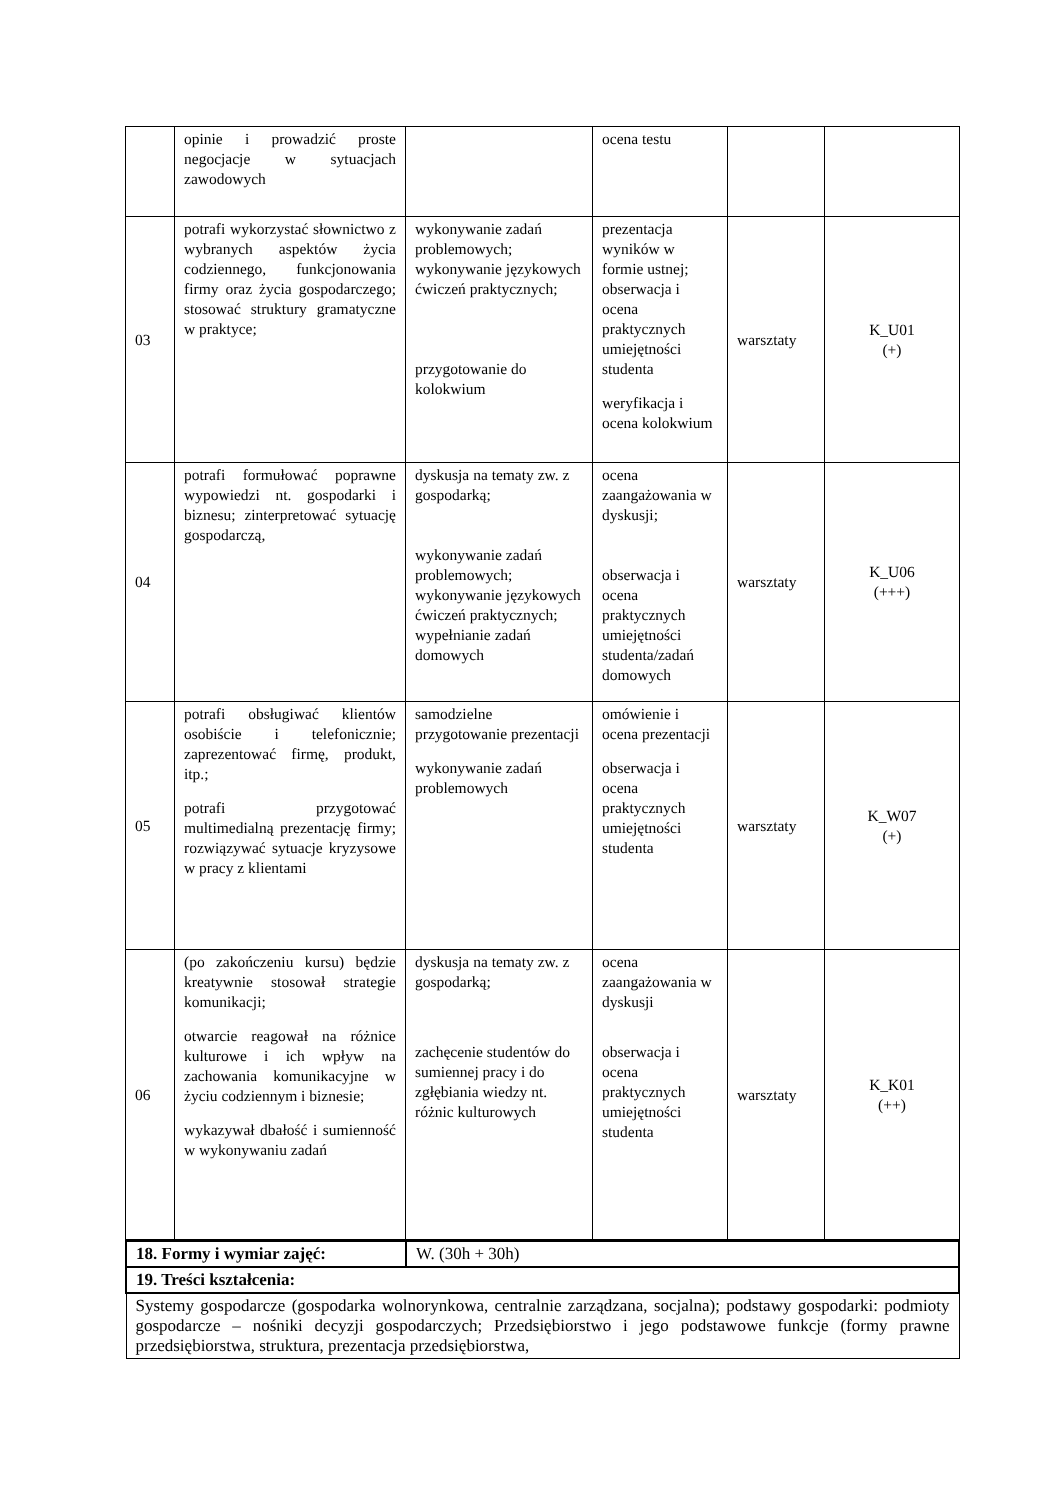| | opinie i prowadzić proste negocjacje w sytuacjach zawodowych | | ocena testu | | |
| 03 | potrafi wykorzystać słownictwo z wybranych aspektów życia codziennego, funkcjonowania firmy oraz życia gospodarczego; stosować struktury gramatyczne w praktyce; | wykonywanie zadań problemowych; wykonywanie językowych ćwiczeń praktycznych; przygotowanie do kolokwium | prezentacja wyników w formie ustnej; obserwacja i ocena praktycznych umiejętności studenta weryfikacja i ocena kolokwium | warsztaty | K_U01 (+) |
| 04 | potrafi formułować poprawne wypowiedzi nt. gospodarki i biznesu; zinterpretować sytuację gospodarczą, | dyskusja na tematy zw. z gospodarką; wykonywanie zadań problemowych; wykonywanie językowych ćwiczeń praktycznych; wypełnianie zadań domowych | ocena zaangażowania w dyskusji; obserwacja i ocena praktycznych umiejętności studenta/zadań domowych | warsztaty | K_U06 (+++) |
| 05 | potrafi obsługiwać klientów osobiście i telefonicznie; zaprezentować firmę, produkt, itp.; potrafi przygotować multimedialną prezentację firmy; rozwiązywać sytuacje kryzysowe w pracy z klientami | samodzielne przygotowanie prezentacji wykonywanie zadań problemowych | omówienie i ocena prezentacji obserwacja i ocena praktycznych umiejętności studenta | warsztaty | K_W07 (+) |
| 06 | (po zakończeniu kursu) będzie kreatywnie stosował strategie komunikacji; otwarcie reagował na różnice kulturowe i ich wpływ na zachowania komunikacyjne w życiu codziennym i biznesie; wykazywał dbałość i sumienność w wykonywaniu zadań | dyskusja na tematy zw. z gospodarką; zachęcenie studentów do sumiennej pracy i do zgłębiania wiedzy nt. różnic kulturowych | ocena zaangażowania w dyskusji obserwacja i ocena praktycznych umiejętności studenta | warsztaty | K_K01 (++) |
| 18. Formy i wymiar zajęć: | W. (30h + 30h) |
| 19. Treści kształcenia: | |
| Systemy gospodarcze (gospodarka wolnorynkowa, centralnie zarządzana, socjalna); podstawy gospodarki: podmioty gospodarcze – nośniki decyzji gospodarczych; Przedsiębiorstwo i jego podstawowe funkcje (formy prawne przedsiębiorstwa, struktura, prezentacja przedsiębiorstwa, | |